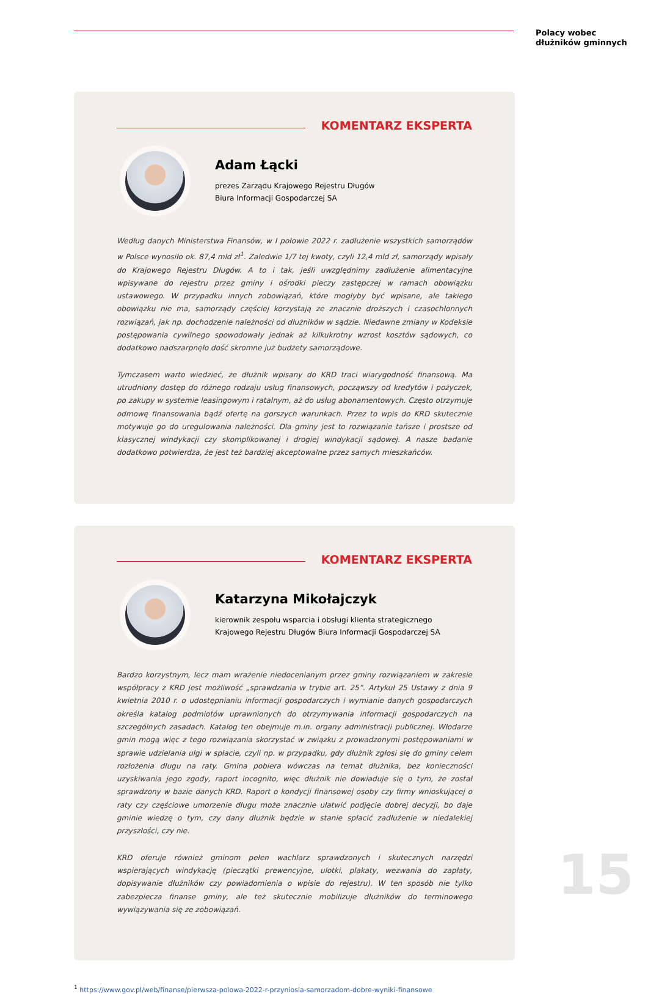Polacy wobec
dłużników gminnych
KOMENTARZ EKSPERTA
Adam Łącki
prezes Zarządu Krajowego Rejestru Długów
Biura Informacji Gospodarczej SA
Według danych Ministerstwa Finansów, w I połowie 2022 r. zadłużenie wszystkich samorządów w Polsce wynosiło ok. 87,4 mld zł<sup>1</sup>. Zaledwie 1/7 tej kwoty, czyli 12,4 mld zł, samorządy wpisały do Krajowego Rejestru Długów. A to i tak, jeśli uwzględnimy zadłużenie alimentacyjne wpisywane do rejestru przez gminy i ośrodki pieczy zastępczej w ramach obowiązku ustawowego. W przypadku innych zobowiązań, które mogłyby być wpisane, ale takiego obowiązku nie ma, samorządy częściej korzystają ze znacznie droższych i czasochłonnych rozwiązań, jak np. dochodzenie należności od dłużników w sądzie. Niedawne zmiany w Kodeksie postępowania cywilnego spowodowały jednak aż kilkukrotny wzrost kosztów sądowych, co dodatkowo nadszarpnęło dość skromne już budżety samorządowe.
Tymczasem warto wiedzieć, że dłużnik wpisany do KRD traci wiarygodność finansową. Ma utrudniony dostęp do różnego rodzaju usług finansowych, począwszy od kredytów i pożyczek, po zakupy w systemie leasingowym i ratalnym, aż do usług abonamentowych. Często otrzymuje odmowę finansowania bądź ofertę na gorszych warunkach. Przez to wpis do KRD skutecznie motywuje go do uregulowania należności. Dla gminy jest to rozwiązanie tańsze i prostsze od klasycznej windykacji czy skomplikowanej i drogiej windykacji sądowej. A nasze badanie dodatkowo potwierdza, że jest też bardziej akceptowalne przez samych mieszkańców.
KOMENTARZ EKSPERTA
Katarzyna Mikołajczyk
kierownik zespołu wsparcia i obsługi klienta strategicznego
Krajowego Rejestru Długów Biura Informacji Gospodarczej SA
Bardzo korzystnym, lecz mam wrażenie niedocenianym przez gminy rozwiązaniem w zakresie współpracy z KRD jest możliwość „sprawdzania w trybie art. 25”. Artykuł 25 Ustawy z dnia 9 kwietnia 2010 r. o udostępnianiu informacji gospodarczych i wymianie danych gospodarczych określa katalog podmiotów uprawnionych do otrzymywania informacji gospodarczych na szczególnych zasadach. Katalog ten obejmuje m.in. organy administracji publicznej. Włodarze gmin mogą więc z tego rozwiązania skorzystać w związku z prowadzonymi postępowaniami w sprawie udzielania ulgi w spłacie, czyli np. w przypadku, gdy dłużnik zgłosi się do gminy celem rozłożenia długu na raty. Gmina pobiera wówczas na temat dłużnika, bez konieczności uzyskiwania jego zgody, raport incognito, więc dłużnik nie dowiaduje się o tym, że został sprawdzony w bazie danych KRD. Raport o kondycji finansowej osoby czy firmy wnioskującej o raty czy częściowe umorzenie długu może znacznie ułatwić podjęcie dobrej decyzji, bo daje gminie wiedzę o tym, czy dany dłużnik będzie w stanie spłacić zadłużenie w niedalekiej przyszłości, czy nie.
KRD oferuje również gminom pełen wachlarz sprawdzonych i skutecznych narzędzi wspierających windykację (pieczątki prewencyjne, ulotki, plakaty, wezwania do zapłaty, dopisywanie dłużników czy powiadomienia o wpisie do rejestru). W ten sposób nie tylko zabezpiecza finanse gminy, ale też skutecznie mobilizuje dłużników do terminowego wywiązywania się ze zobowiązań.
<sup>1</sup> https://www.gov.pl/web/finanse/pierwsza-polowa-2022-r-przyniosla-samorzadom-dobre-wyniki-finansowe
15